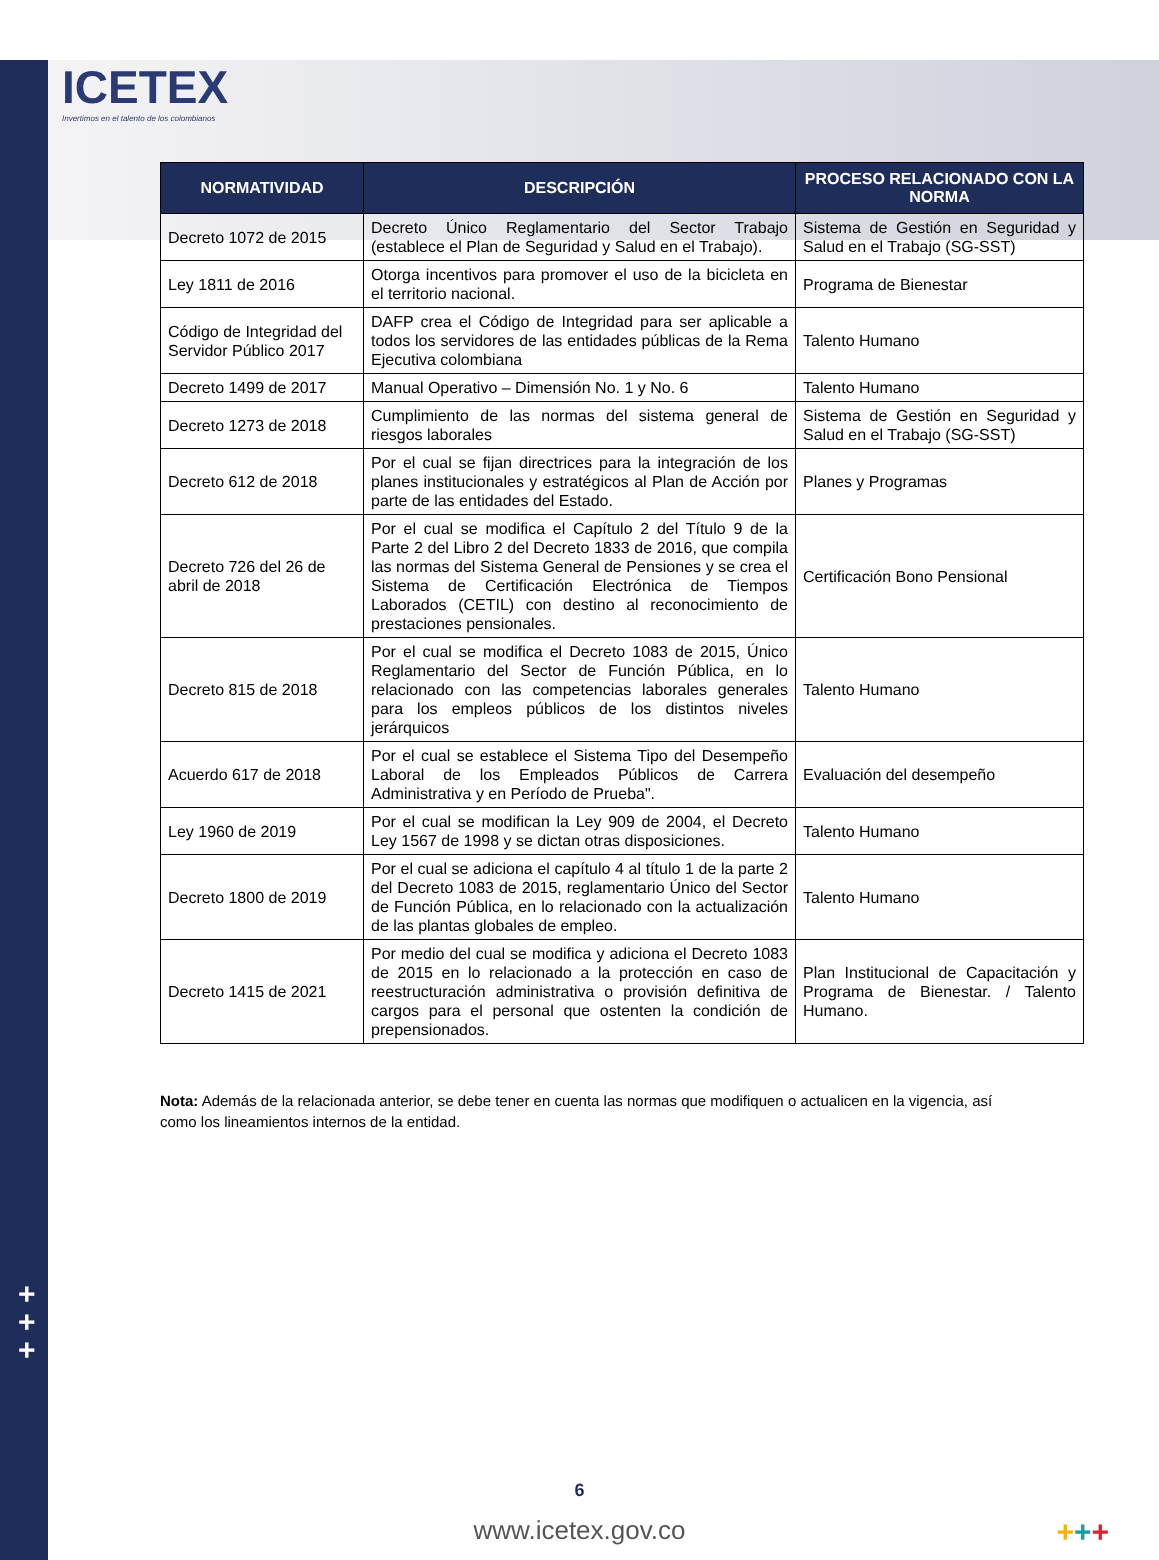ICETEX
Invertimos en el talento de los colombianos
| NORMATIVIDAD | DESCRIPCIÓN | PROCESO RELACIONADO CON LA NORMA |
| --- | --- | --- |
| Decreto 1072 de 2015 | Decreto Único Reglamentario del Sector Trabajo (establece el Plan de Seguridad y Salud en el Trabajo). | Sistema de Gestión en Seguridad y Salud en el Trabajo (SG-SST) |
| Ley 1811 de 2016 | Otorga incentivos para promover el uso de la bicicleta en el territorio nacional. | Programa de Bienestar |
| Código de Integridad del Servidor Público 2017 | DAFP crea el Código de Integridad para ser aplicable a todos los servidores de las entidades públicas de la Rema Ejecutiva colombiana | Talento Humano |
| Decreto 1499 de 2017 | Manual Operativo – Dimensión No. 1 y No. 6 | Talento Humano |
| Decreto 1273 de 2018 | Cumplimiento de las normas del sistema general de riesgos laborales | Sistema de Gestión en Seguridad y Salud en el Trabajo (SG-SST) |
| Decreto 612 de 2018 | Por el cual se fijan directrices para la integración de los planes institucionales y estratégicos al Plan de Acción por parte de las entidades del Estado. | Planes y Programas |
| Decreto 726 del 26 de abril de 2018 | Por el cual se modifica el Capítulo 2 del Título 9 de la Parte 2 del Libro 2 del Decreto 1833 de 2016, que compila las normas del Sistema General de Pensiones y se crea el Sistema de Certificación Electrónica de Tiempos Laborados (CETIL) con destino al reconocimiento de prestaciones pensionales. | Certificación Bono Pensional |
| Decreto 815 de 2018 | Por el cual se modifica el Decreto 1083 de 2015, Único Reglamentario del Sector de Función Pública, en lo relacionado con las competencias laborales generales para los empleos públicos de los distintos niveles jerárquicos | Talento Humano |
| Acuerdo 617 de 2018 | Por el cual se establece el Sistema Tipo del Desempeño Laboral de los Empleados Públicos de Carrera Administrativa y en Período de Prueba". | Evaluación del desempeño |
| Ley 1960 de 2019 | Por el cual se modifican la Ley 909 de 2004, el Decreto Ley 1567 de 1998 y se dictan otras disposiciones. | Talento Humano |
| Decreto 1800 de 2019 | Por el cual se adiciona el capítulo 4 al título 1 de la parte 2 del Decreto 1083 de 2015, reglamentario Único del Sector de Función Pública, en lo relacionado con la actualización de las plantas globales de empleo. | Talento Humano |
| Decreto 1415 de 2021 | Por medio del cual se modifica y adiciona el Decreto 1083 de 2015 en lo relacionado a la protección en caso de reestructuración administrativa o provisión definitiva de cargos para el personal que ostenten la condición de prepensionados. | Plan Institucional de Capacitación y Programa de Bienestar. / Talento Humano. |
Nota: Además de la relacionada anterior, se debe tener en cuenta las normas que modifiquen o actualicen en la vigencia, así como los lineamientos internos de la entidad.
+
+
+
6
www.icetex.gov.co +++